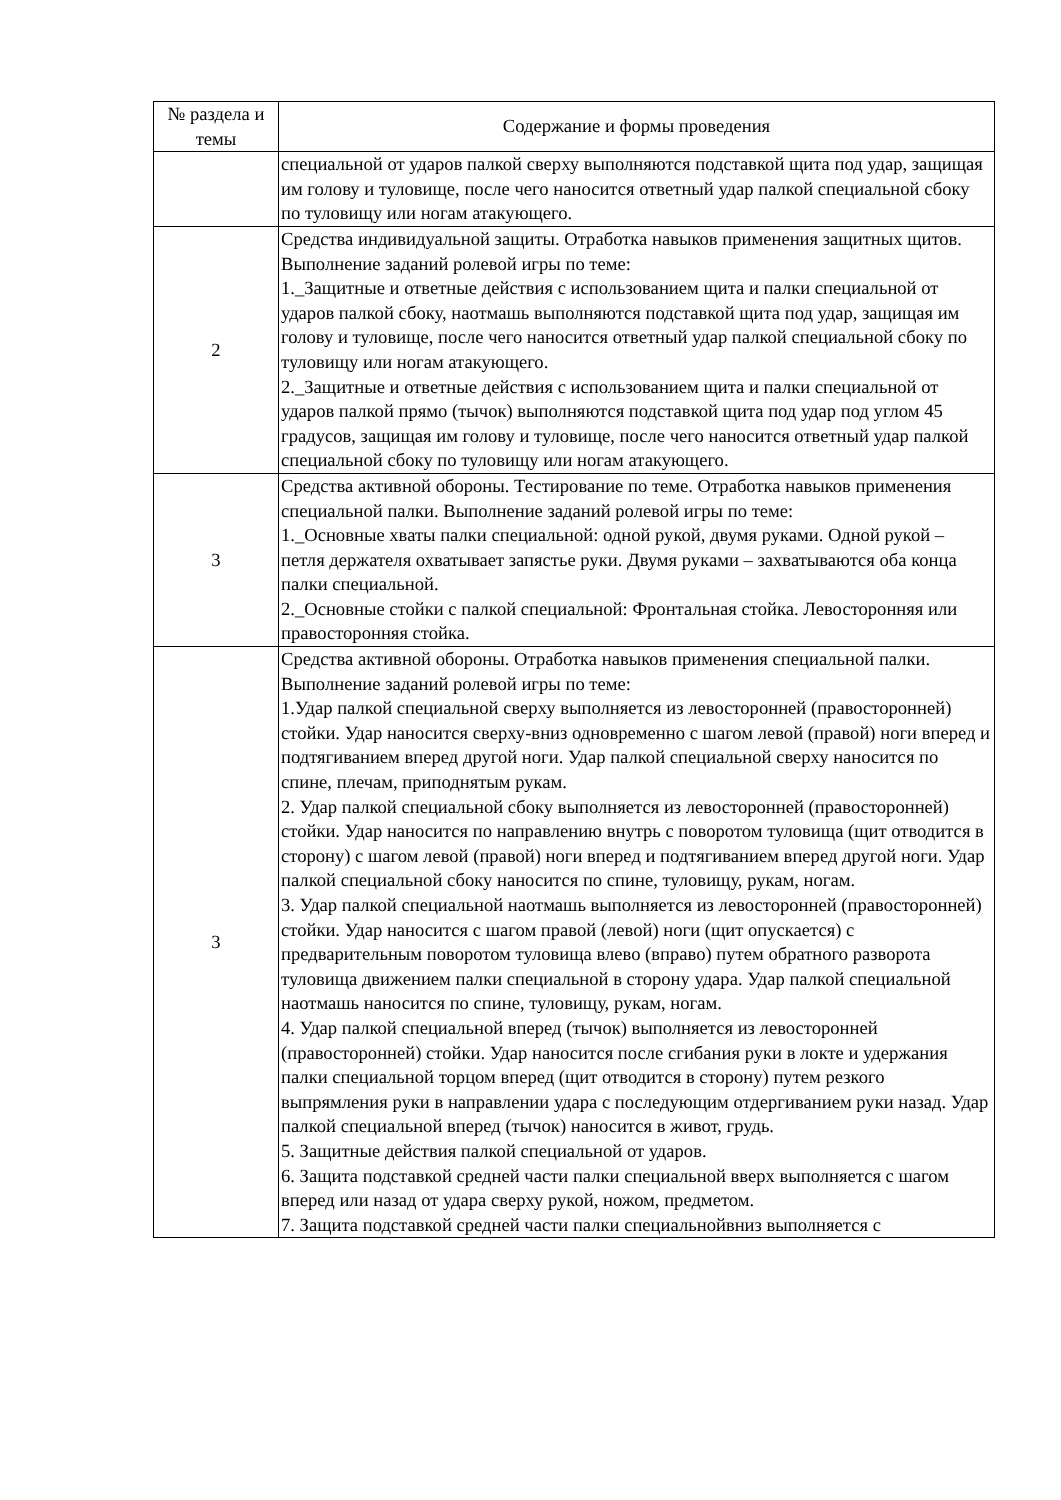| № раздела и темы | Содержание и формы проведения |
| --- | --- |
| | специальной от ударов палкой сверху выполняются подставкой щита под удар, защищая им голову и туловище, после чего наносится ответный удар палкой специальной сбоку по туловищу или ногам атакующего. |
| 2 | Средства индивидуальной защиты. Отработка навыков применения защитных щитов. Выполнение заданий ролевой игры по теме: 1._Защитные и ответные действия с использованием щита и палки специальной от ударов палкой сбоку, наотмашь выполняются подставкой щита под удар, защищая им голову и туловище, после чего наносится ответный удар палкой специальной сбоку по туловищу или ногам атакующего. 2._Защитные и ответные действия с использованием щита и палки специальной от ударов палкой прямо (тычок) выполняются подставкой щита под удар под углом 45 градусов, защищая им голову и туловище, после чего наносится ответный удар палкой специальной сбоку по туловищу или ногам атакующего. |
| 3 | Средства активной обороны. Тестирование по теме. Отработка навыков применения специальной палки. Выполнение заданий ролевой игры по теме: 1._Основные хваты палки специальной: одной рукой, двумя руками. Одной рукой – петля держателя охватывает запястье руки. Двумя руками – захватываются оба конца палки специальной. 2._Основные стойки с палкой специальной: Фронтальная стойка. Левосторонняя или правосторонняя стойка. |
| 3 | Средства активной обороны. Отработка навыков применения специальной палки. Выполнение заданий ролевой игры по теме: 1.Удар палкой специальной сверху выполняется из левосторонней (правосторонней) стойки. Удар наносится сверху-вниз одновременно с шагом левой (правой) ноги вперед и подтягиванием вперед другой ноги. Удар палкой специальной сверху наносится по спине, плечам, приподнятым рукам. 2. Удар палкой специальной сбоку выполняется из левосторонней (правосторонней) стойки. Удар наносится по направлению внутрь с поворотом туловища (щит отводится в сторону) с шагом левой (правой) ноги вперед и подтягиванием вперед другой ноги. Удар палкой специальной сбоку наносится по спине, туловищу, рукам, ногам. 3. Удар палкой специальной наотмашь выполняется из левосторонней (правосторонней) стойки. Удар наносится с шагом правой (левой) ноги (щит опускается) с предварительным поворотом туловища влево (вправо) путем обратного разворота туловища движением палки специальной в сторону удара. Удар палкой специальной наотмашь наносится по спине, туловищу, рукам, ногам. 4. Удар палкой специальной вперед (тычок) выполняется из левосторонней (правосторонней) стойки. Удар наносится после сгибания руки в локте и удержания палки специальной торцом вперед (щит отводится в сторону) путем резкого выпрямления руки в направлении удара с последующим отдергиванием руки назад. Удар палкой специальной вперед (тычок) наносится в живот, грудь. 5. Защитные действия палкой специальной от ударов. 6. Защита подставкой средней части палки специальной вверх выполняется с шагом вперед или назад от удара сверху рукой, ножом, предметом. 7. Защита подставкой средней части палки специальнойвниз выполняется с |